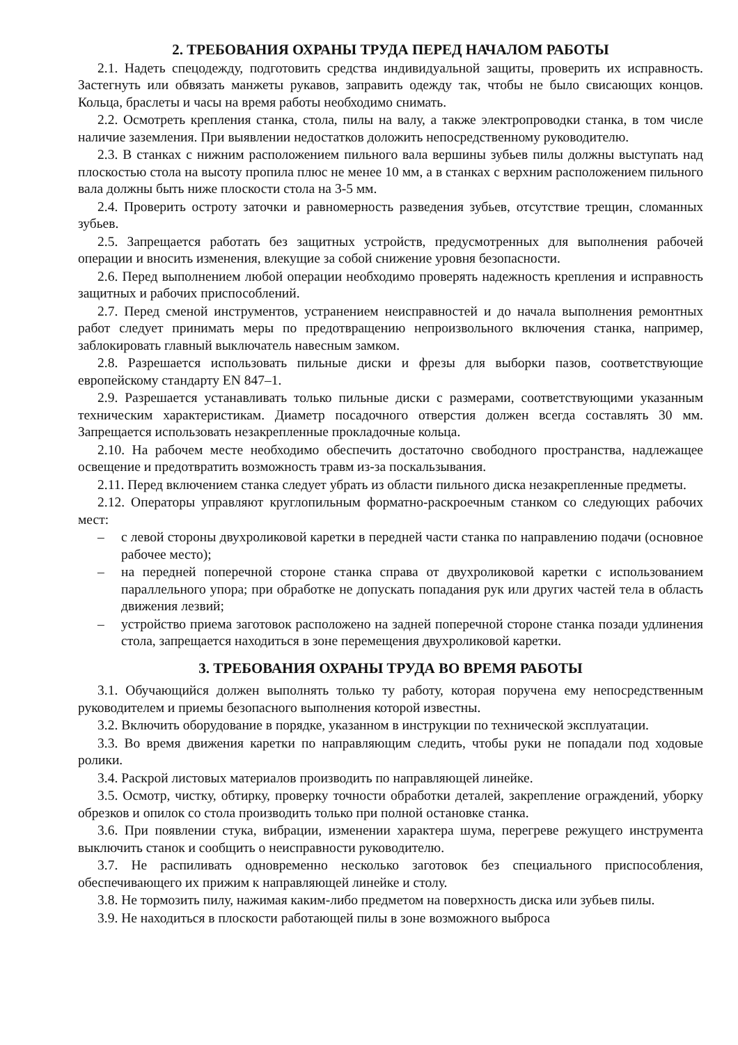2. ТРЕБОВАНИЯ ОХРАНЫ ТРУДА ПЕРЕД НАЧАЛОМ РАБОТЫ
2.1. Надеть спецодежду, подготовить средства индивидуальной защиты, проверить их исправность. Застегнуть или обвязать манжеты рукавов, заправить одежду так, чтобы не было свисающих концов. Кольца, браслеты и часы на время работы необходимо снимать.
2.2. Осмотреть крепления станка, стола, пилы на валу, а также электропроводки станка, в том числе наличие заземления. При выявлении недостатков доложить непосредственному руководителю.
2.3. В станках с нижним расположением пильного вала вершины зубьев пилы должны выступать над плоскостью стола на высоту пропила плюс не менее 10 мм, а в станках с верхним расположением пильного вала должны быть ниже плоскости стола на 3-5 мм.
2.4. Проверить остроту заточки и равномерность разведения зубьев, отсутствие трещин, сломанных зубьев.
2.5. Запрещается работать без защитных устройств, предусмотренных для выполнения рабочей операции и вносить изменения, влекущие за собой снижение уровня безопасности.
2.6. Перед выполнением любой операции необходимо проверять надежность крепления и исправность защитных и рабочих приспособлений.
2.7. Перед сменой инструментов, устранением неисправностей и до начала выполнения ремонтных работ следует принимать меры по предотвращению непроизвольного включения станка, например, заблокировать главный выключатель навесным замком.
2.8. Разрешается использовать пильные диски и фрезы для выборки пазов, соответствующие европейскому стандарту EN 847–1.
2.9. Разрешается устанавливать только пильные диски с размерами, соответствующими указанным техническим характеристикам. Диаметр посадочного отверстия должен всегда составлять 30 мм. Запрещается использовать незакрепленные прокладочные кольца.
2.10. На рабочем месте необходимо обеспечить достаточно свободного пространства, надлежащее освещение и предотвратить возможность травм из-за поскальзывания.
2.11. Перед включением станка следует убрать из области пильного диска незакрепленные предметы.
2.12. Операторы управляют круглопильным форматно-раскроечным станком со следующих рабочих мест:
– с левой стороны двухроликовой каретки в передней части станка по направлению подачи (основное рабочее место);
– на передней поперечной стороне станка справа от двухроликовой каретки с использованием параллельного упора; при обработке не допускать попадания рук или других частей тела в область движения лезвий;
– устройство приема заготовок расположено на задней поперечной стороне станка позади удлинения стола, запрещается находиться в зоне перемещения двухроликовой каретки.
3. ТРЕБОВАНИЯ ОХРАНЫ ТРУДА ВО ВРЕМЯ РАБОТЫ
3.1. Обучающийся должен выполнять только ту работу, которая поручена ему непосредственным руководителем и приемы безопасного выполнения которой известны.
3.2. Включить оборудование в порядке, указанном в инструкции по технической эксплуатации.
3.3. Во время движения каретки по направляющим следить, чтобы руки не попадали под ходовые ролики.
3.4. Раскрой листовых материалов производить по направляющей линейке.
3.5. Осмотр, чистку, обтирку, проверку точности обработки деталей, закрепление ограждений, уборку обрезков и опилок со стола производить только при полной остановке станка.
3.6. При появлении стука, вибрации, изменении характера шума, перегреве режущего инструмента выключить станок и сообщить о неисправности руководителю.
3.7. Не распиливать одновременно несколько заготовок без специального приспособления, обеспечивающего их прижим к направляющей линейке и столу.
3.8. Не тормозить пилу, нажимая каким-либо предметом на поверхность диска или зубьев пилы.
3.9. Не находиться в плоскости работающей пилы в зоне возможного выброса